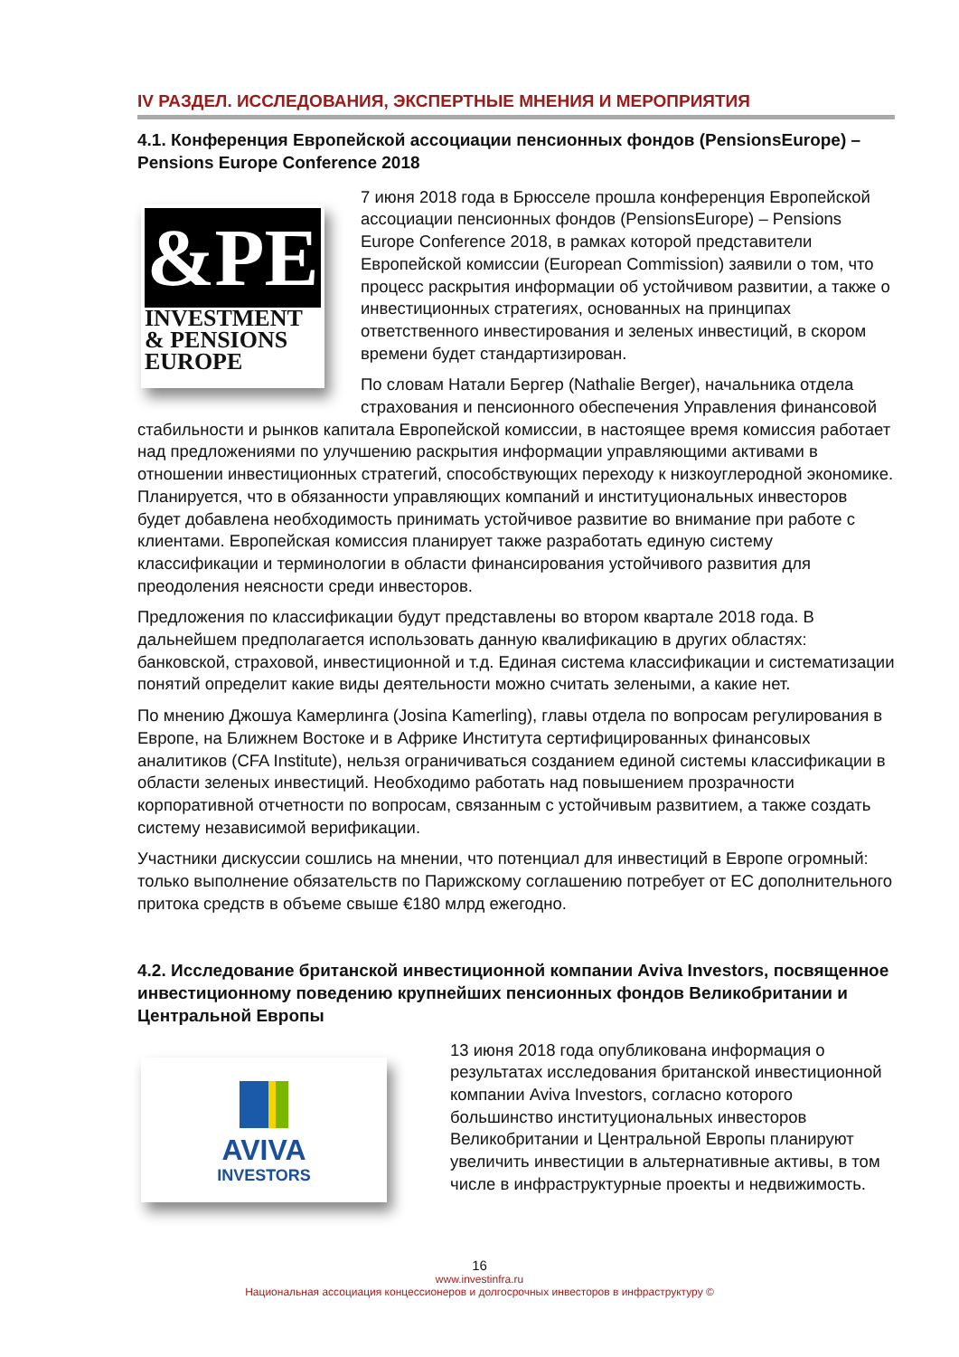IV РАЗДЕЛ. ИССЛЕДОВАНИЯ, ЭКСПЕРТНЫЕ МНЕНИЯ И МЕРОПРИЯТИЯ
4.1. Конференция Европейской ассоциации пенсионных фондов (PensionsEurope) – Pensions Europe Conference 2018
&PE
INVESTMENT
& PENSIONS
EUROPE
7 июня 2018 года в Брюсселе прошла конференция Европейской ассоциации пенсионных фондов (PensionsEurope) – Pensions Europe Conference 2018, в рамках которой представители Европейской комиссии (European Commission) заявили о том, что процесс раскрытия информации об устойчивом развитии, а также о инвестиционных стратегиях, основанных на принципах ответственного инвестирования и зеленых инвестиций, в скором времени будет стандартизирован.
По словам Натали Бергер (Nathalie Berger), начальника отдела страхования и пенсионного обеспечения Управления финансовой стабильности и рынков капитала Европейской комиссии, в настоящее время комиссия работает над предложениями по улучшению раскрытия информации управляющими активами в отношении инвестиционных стратегий, способствующих переходу к низкоуглеродной экономике. Планируется, что в обязанности управляющих компаний и институциональных инвесторов будет добавлена необходимость принимать устойчивое развитие во внимание при работе с клиентами. Европейская комиссия планирует также разработать единую систему классификации и терминологии в области финансирования устойчивого развития для преодоления неясности среди инвесторов.
Предложения по классификации будут представлены во втором квартале 2018 года. В дальнейшем предполагается использовать данную квалификацию в других областях: банковской, страховой, инвестиционной и т.д. Единая система классификации и систематизации понятий определит какие виды деятельности можно считать зелеными, а какие нет.
По мнению Джошуа Камерлинга (Josina Kamerling), главы отдела по вопросам регулирования в Европе, на Ближнем Востоке и в Африке Института сертифицированных финансовых аналитиков (CFA Institute), нельзя ограничиваться созданием единой системы классификации в области зеленых инвестиций. Необходимо работать над повышением прозрачности корпоративной отчетности по вопросам, связанным с устойчивым развитием, а также создать систему независимой верификации.
Участники дискуссии сошлись на мнении, что потенциал для инвестиций в Европе огромный: только выполнение обязательств по Парижскому соглашению потребует от ЕС дополнительного притока средств в объеме свыше €180 млрд ежегодно.
4.2. Исследование британской инвестиционной компании Aviva Investors, посвященное инвестиционному поведению крупнейших пенсионных фондов Великобритании и Центральной Европы
AVIVA
INVESTORS
13 июня 2018 года опубликована информация о результатах исследования британской инвестиционной компании Aviva Investors, согласно которого большинство институциональных инвесторов Великобритании и Центральной Европы планируют увеличить инвестиции в альтернативные активы, в том числе в инфраструктурные проекты и недвижимость.
16
www.investinfra.ru
Национальная ассоциация концессионеров и долгосрочных инвесторов в инфраструктуру ©